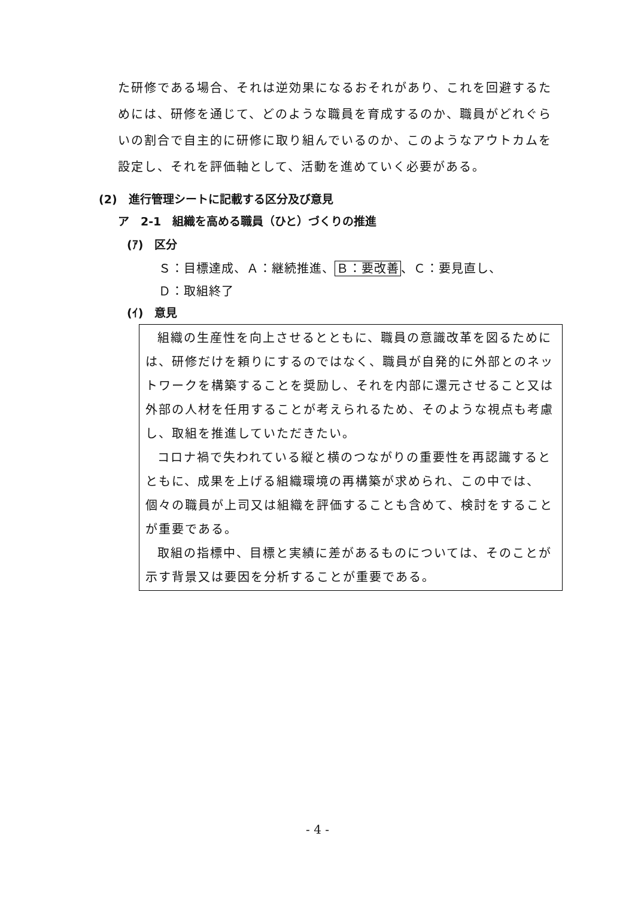た研修である場合、それは逆効果になるおそれがあり、これを回避するためには、研修を通じて、どのような職員を育成するのか、職員がどれぐらいの割合で自主的に研修に取り組んでいるのか、このようなアウトカムを設定し、それを評価軸として、活動を進めていく必要がある。
(2)　進行管理シートに記載する区分及び意見
ア　2-1　組織を高める職員（ひと）づくりの推進
(ｱ)　区分
Ｓ：目標達成、Ａ：継続推進、Ｂ：要改善、Ｃ：要見直し、
Ｄ：取組終了
(ｲ)　意見
組織の生産性を向上させるとともに、職員の意識改革を図るためには、研修だけを頼りにするのではなく、職員が自発的に外部とのネットワークを構築することを奨励し、それを内部に還元させること又は外部の人材を任用することが考えられるため、そのような視点も考慮し、取組を推進していただきたい。
コロナ禍で失われている縦と横のつながりの重要性を再認識するとともに、成果を上げる組織環境の再構築が求められ、この中では、個々の職員が上司又は組織を評価することも含めて、検討をすることが重要である。
取組の指標中、目標と実績に差があるものについては、そのことが示す背景又は要因を分析することが重要である。
- 4 -